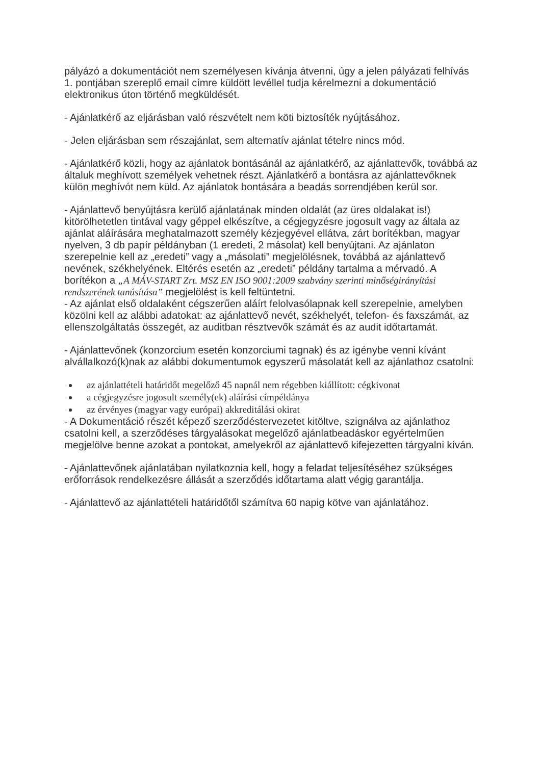pályázó a dokumentációt nem személyesen kívánja átvenni, úgy a jelen pályázati felhívás 1. pontjában szereplő email címre küldött levéllel tudja kérelmezni a dokumentáció elektronikus úton történő megküldését.
- Ajánlatkérő az eljárásban való részvételt nem köti biztosíték nyújtásához.
- Jelen eljárásban sem részajánlat, sem alternatív ajánlat tételre nincs mód.
- Ajánlatkérő közli, hogy az ajánlatok bontásánál az ajánlatkérő, az ajánlattevők, továbbá az általuk meghívott személyek vehetnek részt. Ajánlatkérő a bontásra az ajánlattevőknek külön meghívót nem küld. Az ajánlatok bontására a beadás sorrendjében kerül sor.
- Ajánlattevő benyújtásra kerülő ajánlatának minden oldalát (az üres oldalakat is!) kitörölhetetlen tintával vagy géppel elkészítve, a cégjegyzésre jogosult vagy az általa az ajánlat aláírására meghatalmazott személy kézjegyével ellátva, zárt borítékban, magyar nyelven, 3 db papír példányban (1 eredeti, 2 másolat) kell benyújtani. Az ajánlaton szerepelnie kell az „eredeti” vagy a „másolati” megjelölésnek, továbbá az ajánlattevő nevének, székhelyének. Eltérés esetén az „eredeti” példány tartalma a mérvadó. A borítékon a „A MÁV-START Zrt. MSZ EN ISO 9001:2009 szabvány szerinti minőségirányítási rendszerének tanúsítása” megjelölést is kell feltüntetni.
- Az ajánlat első oldalaként cégszerűen aláírt felolvasólapnak kell szerepelnie, amelyben közölni kell az alábbi adatokat: az ajánlattevő nevét, székhelyét, telefon- és faxszámát, az ellenszolgáltatás összegét, az auditban résztvevők számát és az audit időtartamát.
- Ajánlattevőnek (konzorcium esetén konzorciumi tagnak) és az igénybe venni kívánt alvállalkozó(k)nak az alábbi dokumentumok egyszerű másolatát kell az ajánlathoz csatolni:
az ajánlattételi határidőt megelőző 45 napnál nem régebben kiállított: cégkivonat
a cégjegyzésre jogosult személy(ek) aláírási címpéldánya
az érvényes (magyar vagy európai) akkreditálási okirat
- A Dokumentáció részét képező szerződéstervezetet kitöltve, szignálva az ajánlathoz csatolni kell, a szerződéses tárgyalásokat megelőző ajánlatbeadáskor egyértelműen megjelölve benne azokat a pontokat, amelyekről az ajánlattevő kifejezetten tárgyalni kíván.
- Ajánlattevőnek ajánlatában nyilatkoznia kell, hogy a feladat teljesítéséhez szükséges erőforrások rendelkezésre állását a szerződés időtartama alatt végig garantálja.
- Ajánlattevő az ajánlattételi határidőtől számítva 60 napig kötve van ajánlatához.